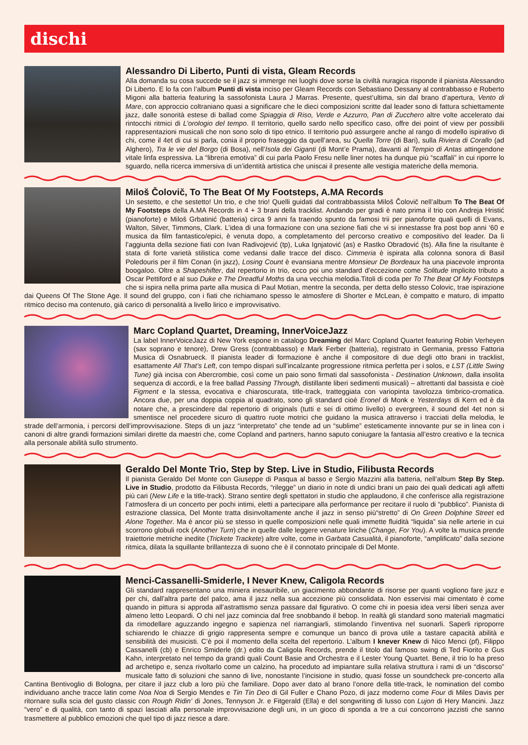dischi
Alessandro Di Liberto, Punti di vista, Gleam Records
Alla domanda su cosa succede se il jazz si immerge nei luoghi dove sorse la civiltà nuragica risponde il pianista Alessandro Di Liberto. E lo fa con l’album Punti di vista inciso per Gleam Records con Sebastiano Dessany al contrabbasso e Roberto Migoni alla batteria featuring la sassofonista Laura J Marras. Presente, quest’ultima, sin dal brano d’apertura, Vento di Mare, con approccio coltraniano quasi a significare che le dieci composizioni scritte dal leader sono di fattura schiettamente jazz, dalle sonorità estese di ballad come Spiaggia di Riso, Verde e Azzurro, Pan di Zucchero altre volte accelerato dai rintocchi ritmici di L’orologio del tempo. Il territorio, quello sardo nello specifico caso, offre dei point of view per possibili rappresentazioni musicali che non sono solo di tipo etnico. Il territorio può assurgere anche al rango di modello ispirativo di chi, come il 4et di cui si parla, conia il proprio fraseggio da quell’area, su Quella Torre (di Bari), sulla Riviera di Corallo (ad Alghero), Tra le vie del Borgo (di Bosa), nell’Isola dei Giganti (di Mont’e Prama), davanti al Tempio di Antas attingendone vitale linfa espressiva. La “libreria emotiva” di cui parla Paolo Fresu nelle liner notes ha dunque più “scaffali” in cui riporre lo sguardo, nella ricerca immersiva di un’identità artistica che uniscai il presente alle vestigia materiche della memoria.
Miloš Čolovič, To The Beat Of My Footsteps, A.MA Records
Un sestetto, e che sestetto! Un trio, e che trio! Quelli guidati dal contrabbassista Miloš Čolovič nell’album To The Beat Of My Footsteps della A.MA Records in 4 + 3 brani della tracklist. Andando per gradi è nato prima il trio con Andreja Hristić (pianoforte) e Miloš Grbatinić (batteria) circa 9 anni fa traendo spunto da famosi trii per pianoforte quali quelli di Evans, Walton, Silver, Timmons, Clark. L’idea di una formazione con una sezione fiati che vi si innestasse fra post bop anni ‘60 e musica da film fantastico/epici, è venuta dopo, a completamento del percorso creativo e compositivo del leader. Da lì l’aggiunta della sezione fiati con Ivan Radivojević (tp), Luka Ignjatović (as) e Rastko Obradović (ts). Alla fine la risultante è stata di forte varietà stilistica come vedansi dalle tracce del disco. Cimmeria è ispirata alla colonna sonora di Basil Poledouris per il film Conan (in jazz), Losing Count è evansiana mentre Monsieur De Bordeaux ha una piacevole impronta boogaloo. Oltre a Shapeshifter, dal repertorio in trio, ecco poi uno standard d’eccezione come Solitude implicito tributo a Oscar Pettiford e al suo Duke e The Dreadful Moths da una vecchia melodia.Titoli di coda per To The Beat Of My Footstep s che si ispira nella prima parte alla musica di Paul Motian, mentre la seconda, per detta dello stesso Colovic, trae ispirazione dai Queens Of The Stone Age. Il sound del gruppo, con i fiati che richiamano spesso le atmosfere di Shorter e McLean, è compatto e maturo, di impatto ritmico deciso ma contenuto, già carico di personalità a livello lirico e improvvisativo.
Marc Copland Quartet, Dreaming, InnerVoiceJazz
La label InnerVoiceJazz di New York espone in catalogo Dreaming del Marc Copland Quartet featuring Robin Verheyen (sax soprano e tenore), Drew Gress (contrabbasso) e Mark Ferber (batteria), registrato in Germania, presso Fattoria Musica di Osnabrueck. Il pianista leader di formazione è anche il compositore di due degli otto brani in tracklist, esattamente All That’s Left, con tempo dispari sull’incalzante progressione ritmica perfetta per i solos, e LST (Little Swing Tune) già incisa con Abercrombie, così come un paio sono firmati dal sassofonista - Destination Unknown, dalla insolita sequenza di accordi, e la free ballad Passing Through, distillante liberi sedimenti musicali) – altrettanti dal bassista e cioè Figment e la stessa, evocativa e chiaroscurata, title-track, tratteggiata con variopinta tavolozza timbrico-cromatica. Ancora due, per una doppia coppia al quadrato, sono gli standard cioè Eronel di Monk e Yesterdays di Kern ed è da notare che, a prescindere dal repertorio di originals (tutti e sei di ottimo livello) o evergreen, il sound del 4et non si smentisce nel procedere sicuro di quattro ruote motrici che guidano la musica attraverso i tracciati della melodia, le strade dell’armonia, i percorsi dell’improvvisazione. Steps di un jazz “interpretato” che tende ad un “sublime” esteticamente innovante pur se in linea con i canoni di altre grandi formazioni similari dirette da maestri che, come Copland and partners, hanno saputo coniugare la fantasia all’estro creativo e la tecnica alla personale abilità sullo strumento.
Geraldo Del Monte Trio, Step by Step. Live in Studio, Filibusta Records
Il pianista Geraldo Del Monte con Giuseppe di Pasqua al basso e Sergio Mazzini alla batteria, nell’album Step By Step. Live in Studio, prodotto da Filibusta Records, “rilegge” un diario in note di undici brani un paio dei quali dedicati agli affetti più cari (New Life e la title-track). Strano sentire degli spettatori in studio che applaudono, il che conferisce alla registrazione l’atmosfera di un concerto per pochi intimi, eletti a partecipare alla performance per recitare il ruolo di “pubblico”. Pianista di estrazione classica, Del Monte tratta disinvoltamente anche il jazz in senso più“stretto” di On Green Dolphine Street ed Alone Together. Ma è ancor più se stesso in quelle composizioni nelle quali immette fluidità “liquida” sia nelle arterie in cui scorrono globuli rock (Another Turn) che in quelle dalle leggere venature liriche (Change, For You). A volte la musica prende traiettorie metriche inedite (Trickete Trackete) altre volte, come in Garbata Casualità, il pianoforte, “amplificato” dalla sezione ritmica, dilata la squillante brillantezza di suono che è il connotato principale di Del Monte.
Menci-Cassanelli-Smiderle, I Never Knew, Caligola Records
Gli standard rappresentano una miniera inesauribile, un giacimento abbondante di risorse per quanti vogliono fare jazz e per chi, dall’altra parte del palco, ama il jazz nella sua accezione più consolidata. Non esservisi mai cimentato è come quando in pittura si approda all’astrattismo senza passare dal figurativo. O come chi in poesia idea versi liberi senza aver almeno letto Leopardi. O chi nel jazz comincia dal free snobbando il bebop. In realtà gli standard sono materiali magmatici da rimodellare aguzzando ingegno e sapienza nel riarrangiarli, stimolando l’inventiva nel suonarli. Saperli riproporre schiarendo le chiazze di grigio rappresenta sempre e comunque un banco di prova utile a tastare capacità abilità e sensibilità dei musicisti. C’è poi il momento della scelta del repertorio. L’album I knever Knew di Nico Menci (pf), Filippo Cassanelli (cb) e Enrico Smiderle (dr.) edito da Caligola Records, prende il titolo dal famoso swing di Ted Fiorito e Gus Kahn, interpretato nel tempo da grandi quali Count Basie and Orchestra e il Lester Young Quartet. Bene, il trio lo ha preso ad archetipo e, senza rivoltarlo come un calzino, ha proceduto ad impiantare sulla relativa struttura i rami di un “discorso” musicale fatto di soluzioni che sanno di live, nonostante l’incisione in studio, quasi fosse un soundcheck pre-concerto alla Cantina Bentivoglio di Bologna, per citare il jazz club a loro più che familiare. Dopo aver dato al brano l’onore della title-track, le nomination del combo individuano anche tracce latin come Noa Noa di Sergio Mendes e Tin Tin Deo di Gil Fuller e Chano Pozo, di jazz moderno come Four di Miles Davis per ritornare sulla scia del gusto classic con Rough Ridin’ di Jones, Tennyson Jr. e Fitgerald (Ella) e del songwriting di lusso con Lujon di Hery Mancini. Jazz “vero” e di qualità, con tanto di spazi lasciati alla personale improvvisazione degli uni, in un gioco di sponda a tre a cui concorrono jazzisti che sanno trasmettere al pubblico emozioni che quel tipo di jazz riesce a dare.